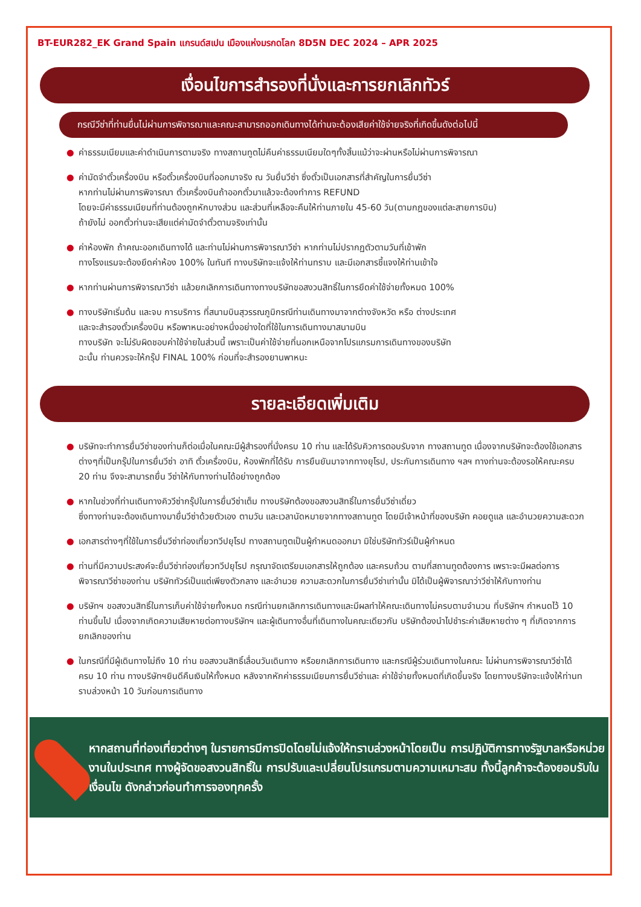BT-EUR282_EK Grand Spain แกรนด์สเปน เมืองแห่งมรกดโลก 8D5N DEC 2024 – APR 2025
เงื่อนไขการสำรองที่นั่งและการยกเลิกทัวร์
กรณีวีซ่าที่ท่านยื่นไม่ผ่านการพิจารณาและคณะสามารถออกเดินทางได้ท่านจะต้องเสียค่าใช้จ่ายจริงที่เกิดขึ้นดังต่อไปนี้
● ค่าธรรมเนียมและค่าดำเนินการตามจริง ทางสถานทูตไม่คืนค่าธรรมเนียมใดๆทั้งสิ้นแม้ว่าจะผ่านหรือไม่ผ่านการพิจารณา
● ค่ามัดจำตั๋วเครื่องบิน หรือตั๋วเครื่องบินที่ออกมาจริง ณ วันยื่นวีซ่า ซึ่งตั๋วเป็นเอกสารที่สำคัญในการยื่นวีซ่า
หากท่านไม่ผ่านการพิจารณา ตั๋วเครื่องบินถ้าออกตั๋วมาแล้วจะต้องทำการ REFUND
โดยจะมีค่าธรรมเนียมที่ท่านต้องถูกหักบางส่วน และส่วนที่เหลือจะคืนให้ท่านภายใน 45-60 วัน(ตามกฎของแต่ละสายการบิน)
ถ้ายังไม่ ออกตั๋วท่านจะเสียแต่ค่ามัดจำตั๋วตามจริงเท่านั้น
● ค่าห้องพัก ถ้าคณะออกเดินทางได้ และท่านไม่ผ่านการพิจารณาวีซ่า หากท่านไม่ปรากฏตัวตามวันที่เข้าพัก
ทางโรงแรมจะต้องยึดค่าห้อง 100% ในทันที ทางบริษัทจะแจ้งให้ท่านทราบ และมีเอกสารชี้แจงให้ท่านเข้าใจ
● หากท่านผ่านการพิจารณาวีซ่า แล้วยกเลิกการเดินทางทางบริษัทขอสงวนสิทธิ์ในการยึดค่าใช้จ่ายทั้งหมด 100%
● ทางบริษัทเริ่มต้น และจบ การบริการ ที่สนามบินสุวรรณภูมิกรณีท่านเดินทางมาจากต่างจังหวัด หรือ ต่างประเทศ
และจะสำรองตั๋วเครื่องบิน หรือพาหนะอย่างหนึ่งอย่างใดที่ใช้ในการเดินทางมาสนามบิน
ทางบริษัท จะไม่รับผิดชอบค่าใช้จ่ายในส่วนนี้ เพราะเป็นค่าใช้จ่ายที่นอกเหนือจากโปรแกรมการเดินทางของบริษัท
ฉะนั้น ท่านควรจะให้กรุ๊ป FINAL 100% ก่อนที่จะสำรองยานพาหนะ
รายละเอียดเพิ่มเติม
● บริษัทจะทำการยื่นวีซ่าของท่านก็ต่อเมื่อในคณะมีผู้สำรองที่นั่งครบ 10 ท่าน และได้รับคิวการตอบรับจาก ทางสถานทูต เนื่องจากบริษัทจะต้องใช้เอกสารต่างๆที่เป็นกรุ๊ปในการยื่นวีซ่า อาทิ ตั๋วเครื่องบิน, ห้องพักที่ได้รับ การยืนยันมาจากทางยุโรป, ประกันการเดินทาง ฯลฯ ทางท่านจะต้องรอให้คณะครบ 20 ท่าน จึงจะสามารถยื่น วีซ่าให้กับทางท่านได้อย่างถูกต้อง
● หากในช่วงที่ท่านเดินทางคิววีซ่ากรุ๊ปในการยื่นวีซ่าเต็ม ทางบริษัทต้องขอสงวนสิทธิ์ในการยื่นวีซ่าเดี่ยว
ซึ่งทางท่านจะต้องเดินทางมายื่นวีซ่าด้วยตัวเอง ตามวัน และเวลานัดหมายจากทางสถานทูต โดยมีเจ้าหน้าที่ของบริษัท คอยดูแล และอำนวยความสะดวก
● เอกสารต่างๆที่ใช้ในการยื่นวีซ่าท่องเที่ยวทวีปยุโรป ทางสถานทูตเป็นผู้กำหนดออกมา มิใช่บริษัททัวร์เป็นผู้กำหนด
● ท่านที่มีความประสงค์จะยื่นวีซ่าท่องเที่ยวทวีปยุโรป กรุณาจัดเตรียมเอกสารให้ถูกต้อง และครบถ้วน ตามที่สถานทูตต้องการ เพราะจะมีผลต่อการพิจารณาวีซ่าของท่าน บริษัททัวร์เป็นแต่เพียงตัวกลาง และอำนวย ความสะดวกในการยื่นวีซ่าเท่านั้น มิได้เป็นผู้พิจารณาว่าวีซ่าให้กับทางท่าน
● บริษัทฯ ขอสงวนสิทธิ์ในการเก็บค่าใช้จ่ายทั้งหมด กรณีท่านยกเลิกการเดินทางและมีผลทำให้คณะเดินทางไม่ครบตามจำนวน ที่บริษัทฯ กำหนดไว้ 10 ท่านขึ้นไป เนื่องจากเกิดความเสียหายต่อทางบริษัทฯ และผู้เดินทางอื่นที่เดินทางในคณะเดียวกัน บริษัทต้องนำไปชำระค่าเสียหายต่าง ๆ ที่เกิดจากการยกเลิกของท่าน
● ในกรณีที่มีผู้เดินทางไม่ถึง 10 ท่าน ขอสงวนสิทธิ์เลื่อนวันเดินทาง หรือยกเลิกการเดินทาง และกรณีผู้ร่วมเดินทางในคณะ ไม่ผ่านการพิจารณาวีซ่าได้ครบ 10 ท่าน ทางบริษัทฯยินดีคืนเงินให้ทั้งหมด หลังจากหักค่าธรรมเนียมการยื่นวีซ่าและ ค่าใช้จ่ายทั้งหมดที่เกิดขึ้นจริง โดยทางบริษัทจะแจ้งให้ท่านทราบล่วงหน้า 10 วันก่อนการเดินทาง
หากสถานที่ท่องเที่ยวต่างๆ ในรายการมีการปิดโดยไม่แจ้งให้ทราบล่วงหน้าโดยเป็น การปฏิบัติการทางรัฐบาลหรือหน่วยงานในประเทศ ทางผู้จัดขอสงวนสิทธิ์ใน การปรับและเปลี่ยนโปรแกรมตามความเหมาะสม ทั้งนี้ลูกค้าจะต้องยอมรับในเงื่อนไข ดังกล่าวก่อนทำการจองทุกครั้ง